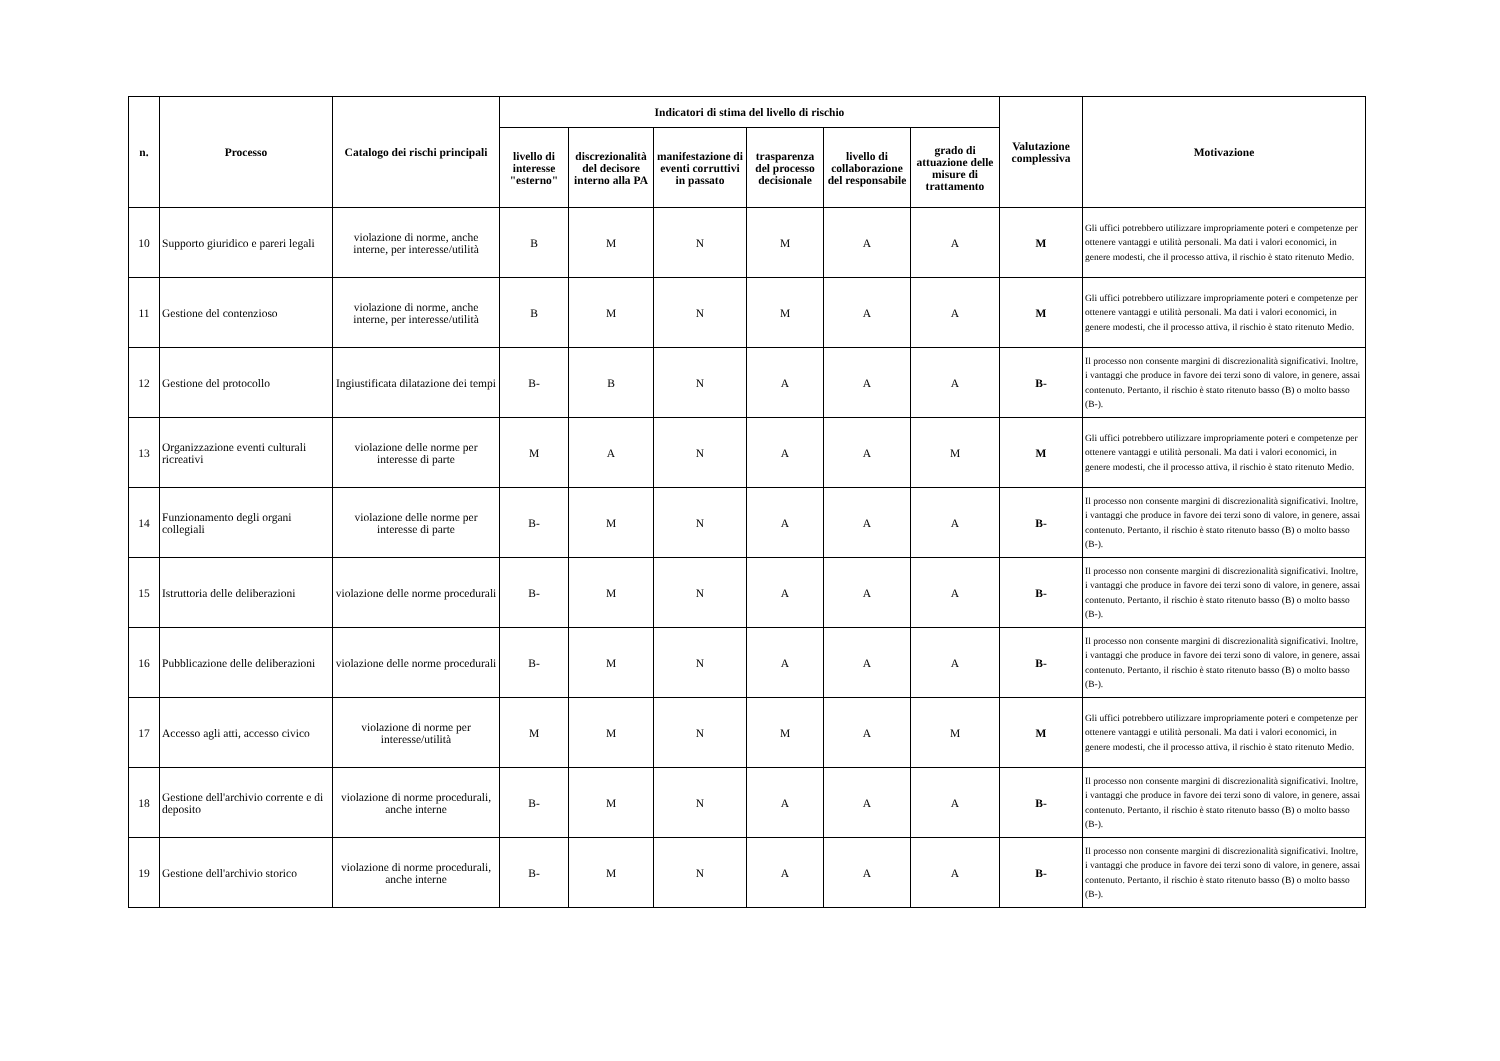| n. | Processo | Catalogo dei rischi principali | Indicatori di stima del livello di rischio | | | | | | Valutazione complessiva | Motivazione |
| --- | --- | --- | --- | --- | --- | --- | --- | --- | --- | --- |
| | | | livello di interesse "esterno" | discrezionalità del decisore interno alla PA | manifestazione di eventi corruttivi in passato | trasparenza del processo decisionale | livello di collaborazione del responsabile | grado di attuazione delle misure di trattamento | | |
| 10 | Supporto giuridico e pareri legali | violazione di norme, anche interne, per interesse/utilità | B | M | N | M | A | A | M | Gli uffici potrebbero utilizzare impropriamente poteri e competenze per ottenere vantaggi e utilità personali. Ma dati i valori economici, in genere modesti, che il processo attiva, il rischio è stato ritenuto Medio. |
| 11 | Gestione del contenzioso | violazione di norme, anche interne, per interesse/utilità | B | M | N | M | A | A | M | Gli uffici potrebbero utilizzare impropriamente poteri e competenze per ottenere vantaggi e utilità personali. Ma dati i valori economici, in genere modesti, che il processo attiva, il rischio è stato ritenuto Medio. |
| 12 | Gestione del protocollo | Ingiustificata dilatazione dei tempi | B- | B | N | A | A | A | B- | Il processo non consente margini di discrezionalità significativi. Inoltre, i vantaggi che produce in favore dei terzi sono di valore, in genere, assai contenuto. Pertanto, il rischio è stato ritenuto basso (B) o molto basso (B-). |
| 13 | Organizzazione eventi culturali ricreativi | violazione delle norme per interesse di parte | M | A | N | A | A | M | M | Gli uffici potrebbero utilizzare impropriamente poteri e competenze per ottenere vantaggi e utilità personali. Ma dati i valori economici, in genere modesti, che il processo attiva, il rischio è stato ritenuto Medio. |
| 14 | Funzionamento degli organi collegiali | violazione delle norme per interesse di parte | B- | M | N | A | A | A | B- | Il processo non consente margini di discrezionalità significativi. Inoltre, i vantaggi che produce in favore dei terzi sono di valore, in genere, assai contenuto. Pertanto, il rischio è stato ritenuto basso (B) o molto basso (B-). |
| 15 | Istruttoria delle deliberazioni | violazione delle norme procedurali | B- | M | N | A | A | A | B- | Il processo non consente margini di discrezionalità significativi. Inoltre, i vantaggi che produce in favore dei terzi sono di valore, in genere, assai contenuto. Pertanto, il rischio è stato ritenuto basso (B) o molto basso (B-). |
| 16 | Pubblicazione delle deliberazioni | violazione delle norme procedurali | B- | M | N | A | A | A | B- | Il processo non consente margini di discrezionalità significativi. Inoltre, i vantaggi che produce in favore dei terzi sono di valore, in genere, assai contenuto. Pertanto, il rischio è stato ritenuto basso (B) o molto basso (B-). |
| 17 | Accesso agli atti, accesso civico | violazione di norme per interesse/utilità | M | M | N | M | A | M | M | Gli uffici potrebbero utilizzare impropriamente poteri e competenze per ottenere vantaggi e utilità personali. Ma dati i valori economici, in genere modesti, che il processo attiva, il rischio è stato ritenuto Medio. |
| 18 | Gestione dell'archivio corrente e di deposito | violazione di norme procedurali, anche interne | B- | M | N | A | A | A | B- | Il processo non consente margini di discrezionalità significativi. Inoltre, i vantaggi che produce in favore dei terzi sono di valore, in genere, assai contenuto. Pertanto, il rischio è stato ritenuto basso (B) o molto basso (B-). |
| 19 | Gestione dell'archivio storico | violazione di norme procedurali, anche interne | B- | M | N | A | A | A | B- | Il processo non consente margini di discrezionalità significativi. Inoltre, i vantaggi che produce in favore dei terzi sono di valore, in genere, assai contenuto. Pertanto, il rischio è stato ritenuto basso (B) o molto basso (B-). |